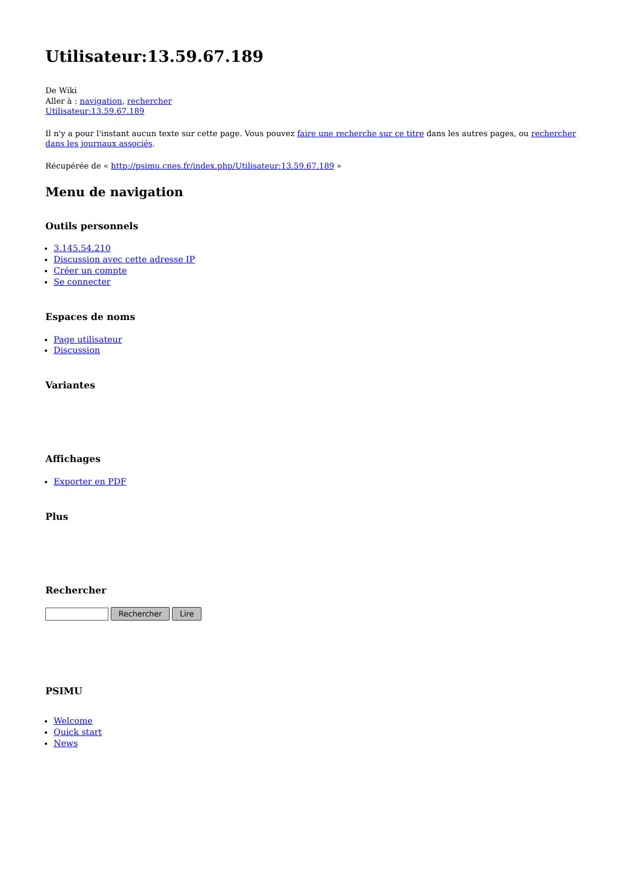Utilisateur:13.59.67.189
De Wiki
Aller à : navigation, rechercher
Utilisateur:13.59.67.189
Il n'y a pour l'instant aucun texte sur cette page. Vous pouvez faire une recherche sur ce titre dans les autres pages, ou rechercher dans les journaux associés.
Récupérée de « http://psimu.cnes.fr/index.php/Utilisateur:13.59.67.189 »
Menu de navigation
Outils personnels
3.145.54.210
Discussion avec cette adresse IP
Créer un compte
Se connecter
Espaces de noms
Page utilisateur
Discussion
Variantes
Affichages
Exporter en PDF
Plus
Rechercher
Rechercher Lire
PSIMU
Welcome
Quick start
News